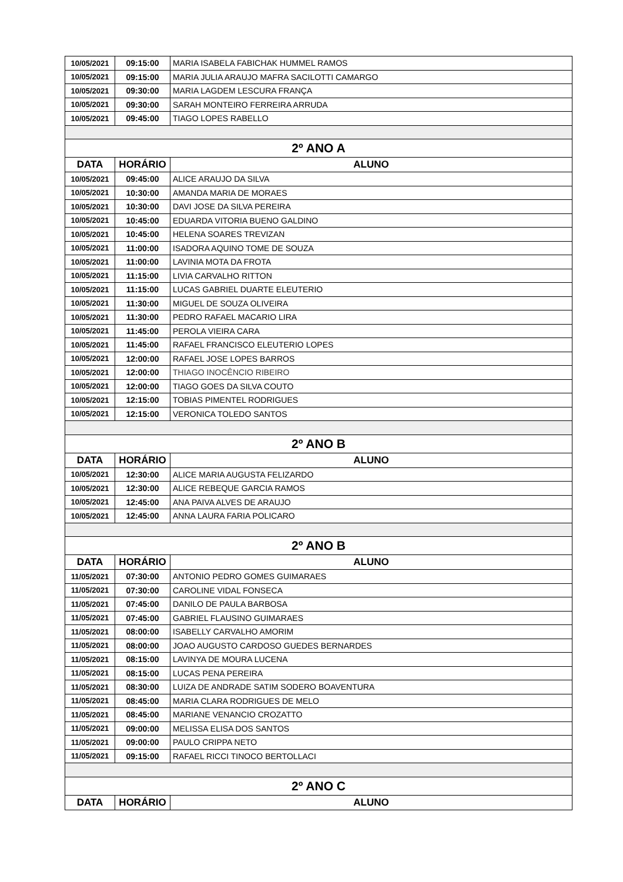| 10/05/2021 | 09:15:00 | MARIA ISABELA FABICHAK HUMMEL RAMOS |
| 10/05/2021 | 09:15:00 | MARIA JULIA ARAUJO MAFRA SACILOTTI CAMARGO |
| 10/05/2021 | 09:30:00 | MARIA LAGDEM LESCURA FRANÇA |
| 10/05/2021 | 09:30:00 | SARAH MONTEIRO FERREIRA ARRUDA |
| 10/05/2021 | 09:45:00 | TIAGO LOPES RABELLO |
| 2º ANO A | | |
| DATA | HORÁRIO | ALUNO |
| 10/05/2021 | 09:45:00 | ALICE ARAUJO DA SILVA |
| 10/05/2021 | 10:30:00 | AMANDA MARIA DE MORAES |
| 10/05/2021 | 10:30:00 | DAVI JOSE DA SILVA PEREIRA |
| 10/05/2021 | 10:45:00 | EDUARDA VITORIA BUENO GALDINO |
| 10/05/2021 | 10:45:00 | HELENA SOARES TREVIZAN |
| 10/05/2021 | 11:00:00 | ISADORA AQUINO TOME DE SOUZA |
| 10/05/2021 | 11:00:00 | LAVINIA MOTA DA FROTA |
| 10/05/2021 | 11:15:00 | LIVIA CARVALHO RITTON |
| 10/05/2021 | 11:15:00 | LUCAS GABRIEL DUARTE ELEUTERIO |
| 10/05/2021 | 11:30:00 | MIGUEL DE SOUZA OLIVEIRA |
| 10/05/2021 | 11:30:00 | PEDRO RAFAEL MACARIO LIRA |
| 10/05/2021 | 11:45:00 | PEROLA VIEIRA CARA |
| 10/05/2021 | 11:45:00 | RAFAEL FRANCISCO ELEUTERIO LOPES |
| 10/05/2021 | 12:00:00 | RAFAEL JOSE LOPES BARROS |
| 10/05/2021 | 12:00:00 | THIAGO INOCÊNCIO RIBEIRO |
| 10/05/2021 | 12:00:00 | TIAGO GOES DA SILVA COUTO |
| 10/05/2021 | 12:15:00 | TOBIAS PIMENTEL RODRIGUES |
| 10/05/2021 | 12:15:00 | VERONICA TOLEDO SANTOS |
| 2º ANO B | | |
| DATA | HORÁRIO | ALUNO |
| 10/05/2021 | 12:30:00 | ALICE MARIA AUGUSTA FELIZARDO |
| 10/05/2021 | 12:30:00 | ALICE REBEQUE GARCIA RAMOS |
| 10/05/2021 | 12:45:00 | ANA PAIVA ALVES DE ARAUJO |
| 10/05/2021 | 12:45:00 | ANNA LAURA FARIA POLICARO |
| 2º ANO B | | |
| DATA | HORÁRIO | ALUNO |
| 11/05/2021 | 07:30:00 | ANTONIO PEDRO GOMES GUIMARAES |
| 11/05/2021 | 07:30:00 | CAROLINE VIDAL FONSECA |
| 11/05/2021 | 07:45:00 | DANILO DE PAULA BARBOSA |
| 11/05/2021 | 07:45:00 | GABRIEL FLAUSINO GUIMARAES |
| 11/05/2021 | 08:00:00 | ISABELLY CARVALHO AMORIM |
| 11/05/2021 | 08:00:00 | JOAO AUGUSTO CARDOSO GUEDES BERNARDES |
| 11/05/2021 | 08:15:00 | LAVINYA DE MOURA LUCENA |
| 11/05/2021 | 08:15:00 | LUCAS PENA PEREIRA |
| 11/05/2021 | 08:30:00 | LUIZA DE ANDRADE SATIM SODERO BOAVENTURA |
| 11/05/2021 | 08:45:00 | MARIA CLARA RODRIGUES DE MELO |
| 11/05/2021 | 08:45:00 | MARIANE VENANCIO CROZATTO |
| 11/05/2021 | 09:00:00 | MELISSA ELISA DOS SANTOS |
| 11/05/2021 | 09:00:00 | PAULO CRIPPA NETO |
| 11/05/2021 | 09:15:00 | RAFAEL RICCI TINOCO BERTOLLACI |
| 2º ANO C | | |
| DATA | HORÁRIO | ALUNO |